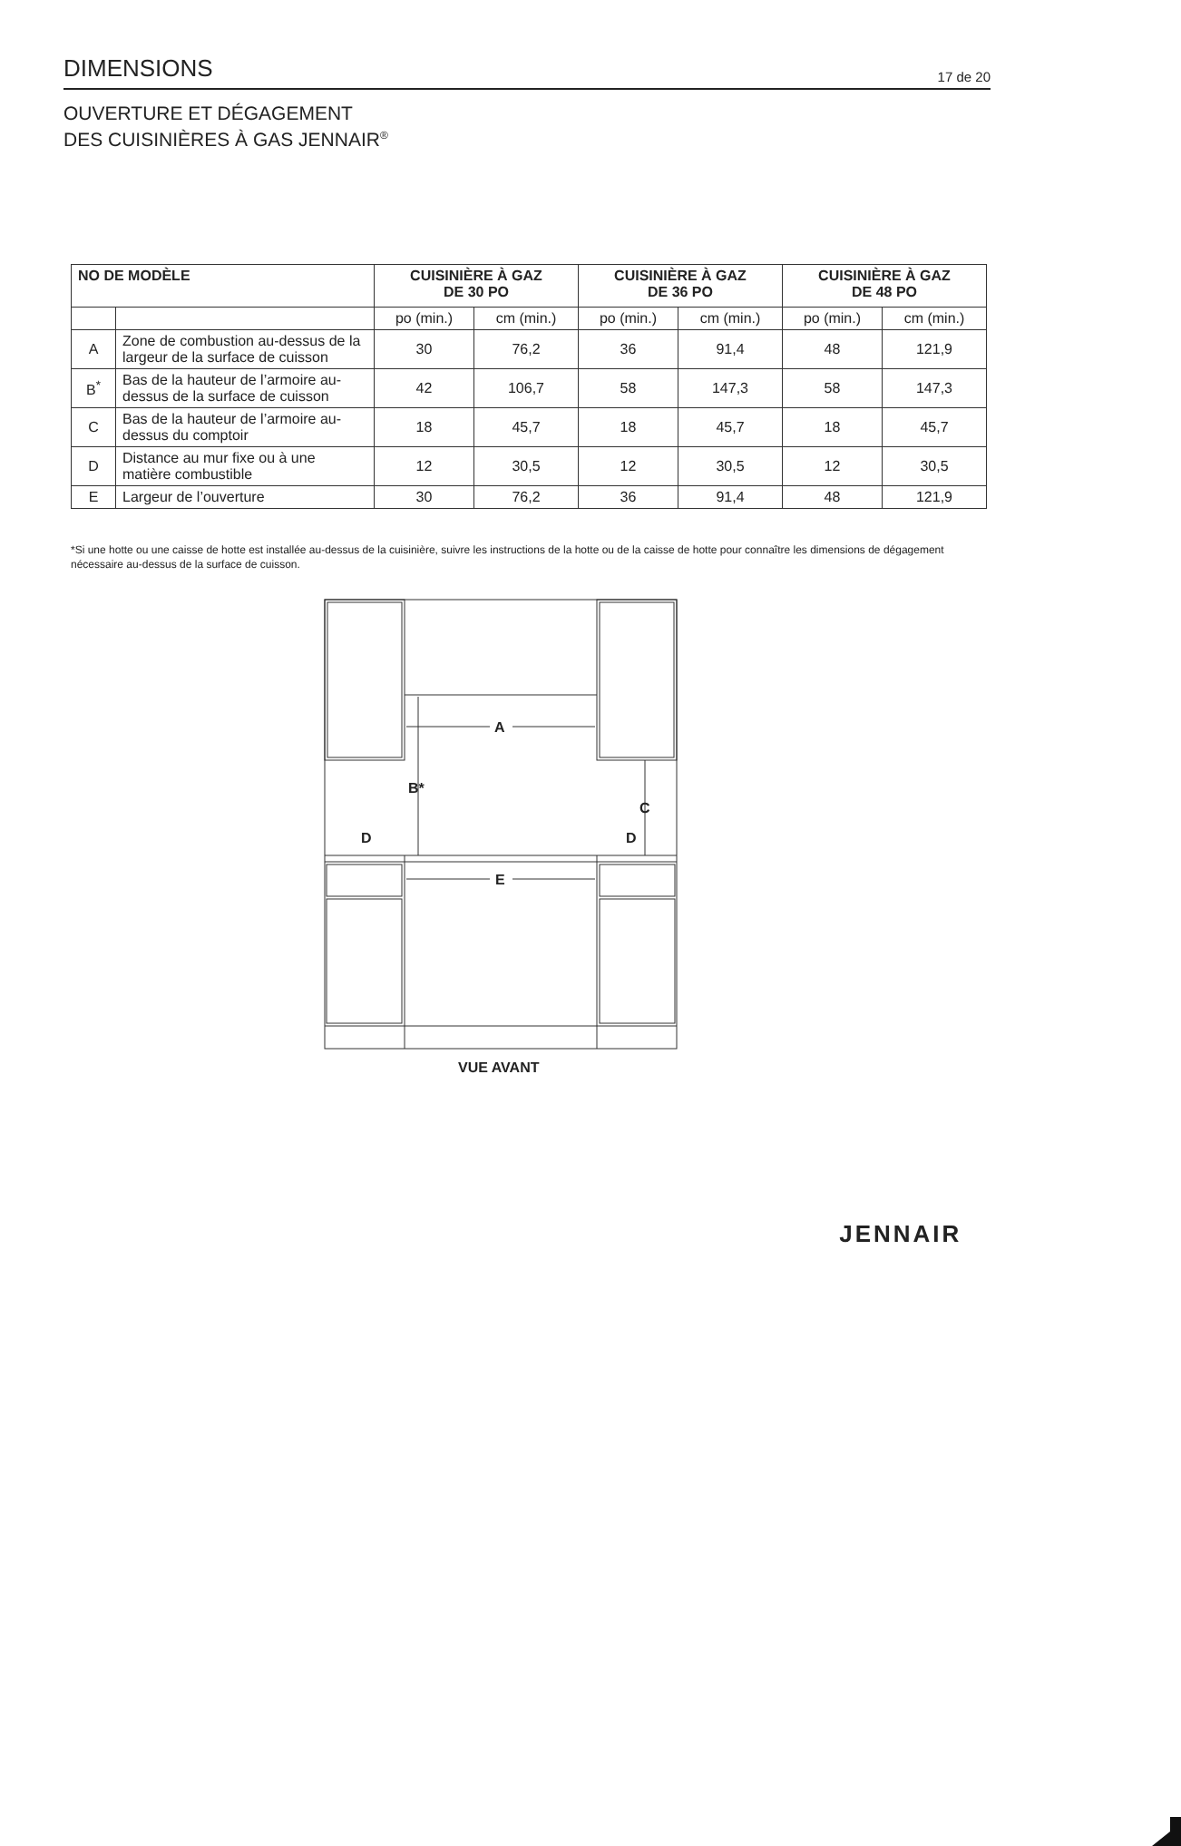DIMENSIONS
17 de 20
OUVERTURE ET DÉGAGEMENT
DES CUISINIÈRES À GAS JENNAIR<sup>®</sup>
| NO DE MODÈLE | | CUISINIÈRE À GAZ DE 30 PO | | CUISINIÈRE À GAZ DE 36 PO | | CUISINIÈRE À GAZ DE 48 PO | |
| --- | --- | --- | --- | --- | --- | --- | --- |
| | | po (min.) | cm (min.) | po (min.) | cm (min.) | po (min.) | cm (min.) |
| A | Zone de combustion au-dessus de la largeur de la surface de cuisson | 30 | 76,2 | 36 | 91,4 | 48 | 121,9 |
| B<sup>*</sup> | Bas de la hauteur de l’armoire au-dessus de la surface de cuisson | 42 | 106,7 | 58 | 147,3 | 58 | 147,3 |
| C | Bas de la hauteur de l’armoire au-dessus du comptoir | 18 | 45,7 | 18 | 45,7 | 18 | 45,7 |
| D | Distance au mur fixe ou à une matière combustible | 12 | 30,5 | 12 | 30,5 | 12 | 30,5 |
| E | Largeur de l’ouverture | 30 | 76,2 | 36 | 91,4 | 48 | 121,9 |
*Si une hotte ou une caisse de hotte est installée au-dessus de la cuisinière, suivre les instructions de la hotte ou de la caisse de hotte pour connaître les dimensions de dégagement nécessaire au-dessus de la surface de cuisson.
A
B*
C
D
D
E
VUE AVANT
JENNAIR